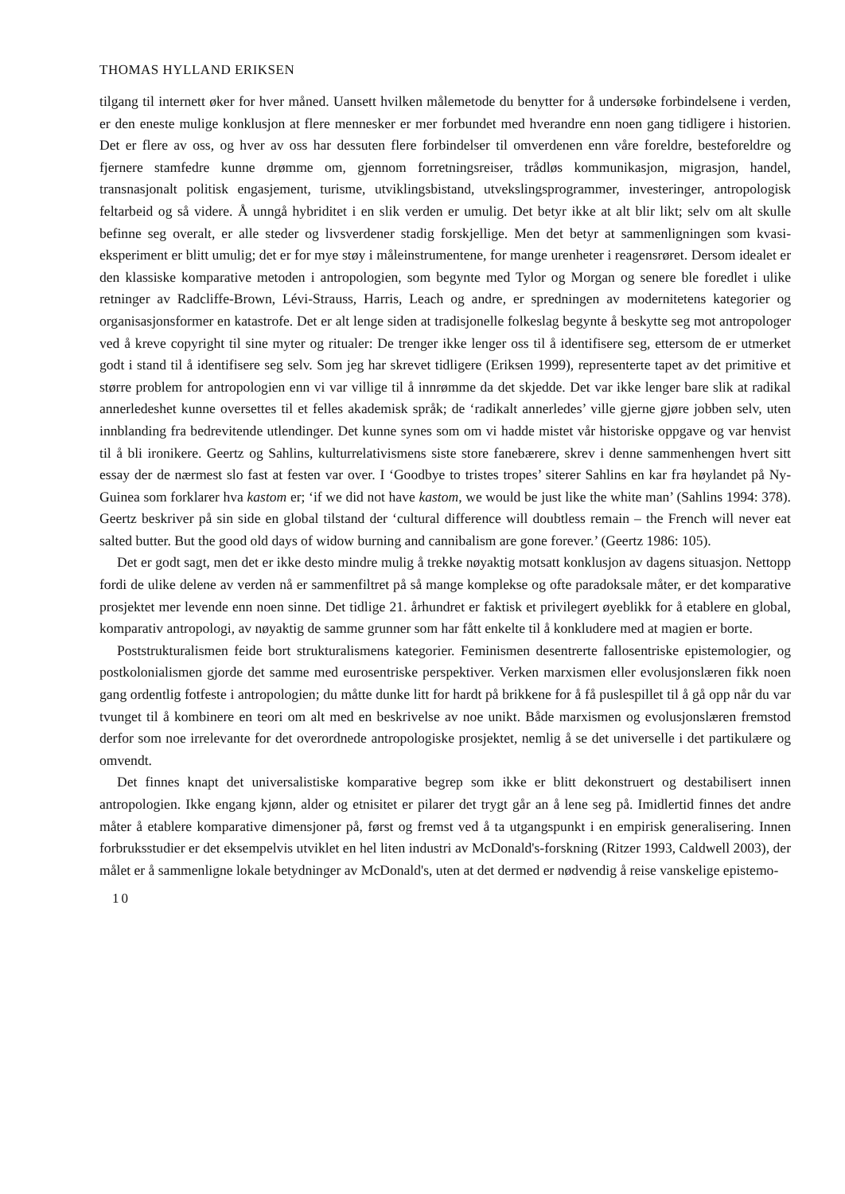THOMAS HYLLAND ERIKSEN
tilgang til internett øker for hver måned. Uansett hvilken målemetode du benytter for å undersøke forbindelsene i verden, er den eneste mulige konklusjon at flere mennesker er mer forbundet med hverandre enn noen gang tidligere i historien. Det er flere av oss, og hver av oss har dessuten flere forbindelser til omverdenen enn våre foreldre, besteforeldre og fjernere stamfedre kunne drømme om, gjennom forretningsreiser, trådløs kommunikasjon, migrasjon, handel, transnasjonalt politisk engasjement, turisme, utviklingsbistand, utvekslingsprogrammer, investeringer, antropologisk feltarbeid og så videre. Å unngå hybriditet i en slik verden er umulig. Det betyr ikke at alt blir likt; selv om alt skulle befinne seg overalt, er alle steder og livsverdener stadig forskjellige. Men det betyr at sammenligningen som kvasi-eksperiment er blitt umulig; det er for mye støy i måleinstrumentene, for mange urenheter i reagensrøret. Dersom idealet er den klassiske komparative metoden i antropologien, som begynte med Tylor og Morgan og senere ble foredlet i ulike retninger av Radcliffe-Brown, Lévi-Strauss, Harris, Leach og andre, er spredningen av modernitetens kategorier og organisasjonsformer en katastrofe. Det er alt lenge siden at tradisjonelle folkeslag begynte å beskytte seg mot antropologer ved å kreve copyright til sine myter og ritualer: De trenger ikke lenger oss til å identifisere seg, ettersom de er utmerket godt i stand til å identifisere seg selv. Som jeg har skrevet tidligere (Eriksen 1999), representerte tapet av det primitive et større problem for antropologien enn vi var villige til å innrømme da det skjedde. Det var ikke lenger bare slik at radikal annerledeshet kunne oversettes til et felles akademisk språk; de ‘radikalt annerledes’ ville gjerne gjøre jobben selv, uten innblanding fra bedrevitende utlendinger. Det kunne synes som om vi hadde mistet vår historiske oppgave og var henvist til å bli ironikere. Geertz og Sahlins, kulturrelativismens siste store fanebærere, skrev i denne sammenhengen hvert sitt essay der de nærmest slo fast at festen var over. I ‘Goodbye to tristes tropes’ siterer Sahlins en kar fra høylandet på Ny-Guinea som forklarer hva kastom er; ‘if we did not have kastom, we would be just like the white man’ (Sahlins 1994: 378). Geertz beskriver på sin side en global tilstand der ‘cultural difference will doubtless remain – the French will never eat salted butter. But the good old days of widow burning and cannibalism are gone forever.’ (Geertz 1986: 105).
Det er godt sagt, men det er ikke desto mindre mulig å trekke nøyaktig motsatt konklusjon av dagens situasjon. Nettopp fordi de ulike delene av verden nå er sammenfiltret på så mange komplekse og ofte paradoksale måter, er det komparative prosjektet mer levende enn noen sinne. Det tidlige 21. århundret er faktisk et privilegert øyeblikk for å etablere en global, komparativ antropologi, av nøyaktig de samme grunner som har fått enkelte til å konkludere med at magien er borte.
Poststrukturalismen feide bort strukturalismens kategorier. Feminismen desentrerte fallosentriske epistemologier, og postkolonialismen gjorde det samme med eurosentriske perspektiver. Verken marxismen eller evolusjonslæren fikk noen gang ordentlig fotfeste i antropologien; du måtte dunke litt for hardt på brikkene for å få puslespillet til å gå opp når du var tvunget til å kombinere en teori om alt med en beskrivelse av noe unikt. Både marxismen og evolusjonslæren fremstod derfor som noe irrelevante for det overordnede antropologiske prosjektet, nemlig å se det universelle i det partikulære og omvendt.
Det finnes knapt det universalistiske komparative begrep som ikke er blitt dekonstruert og destabilisert innen antropologien. Ikke engang kjønn, alder og etnisitet er pilarer det trygt går an å lene seg på. Imidlertid finnes det andre måter å etablere komparative dimensjoner på, først og fremst ved å ta utgangspunkt i en empirisk generalisering. Innen forbruksstudier er det eksempelvis utviklet en hel liten industri av McDonald's-forskning (Ritzer 1993, Caldwell 2003), der målet er å sammenligne lokale betydninger av McDonald's, uten at det dermed er nødvendig å reise vanskelige epistemo-
10